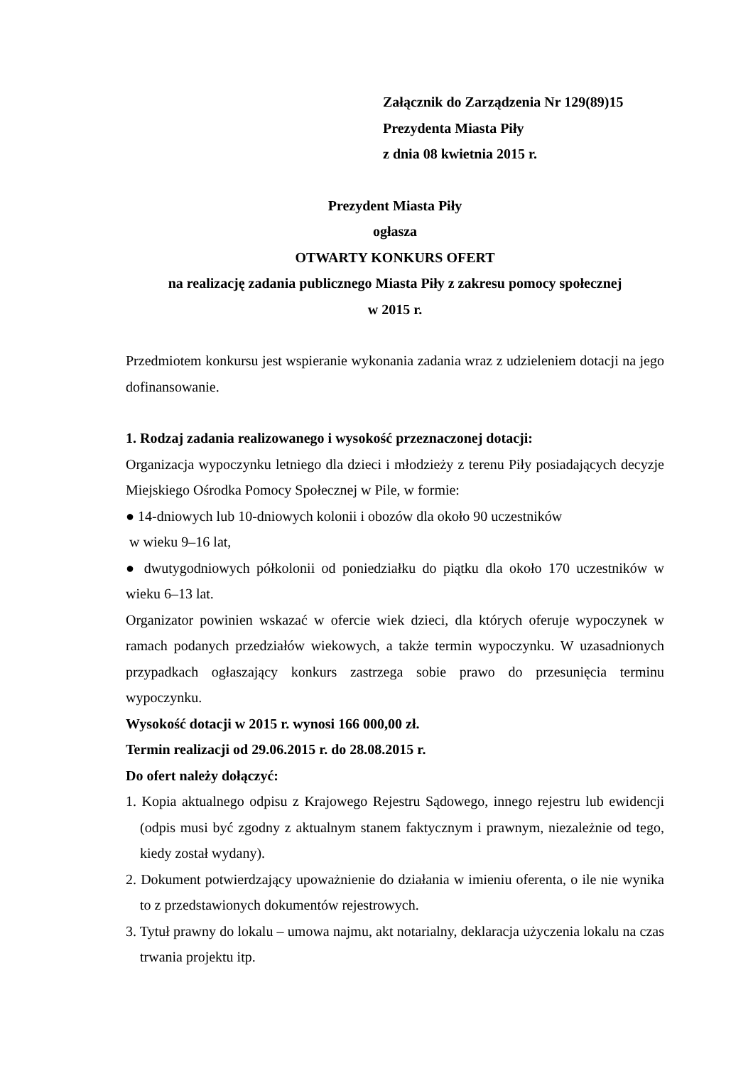Załącznik do Zarządzenia Nr 129(89)15
Prezydenta Miasta Piły
z dnia 08 kwietnia 2015 r.
Prezydent Miasta Piły
ogłasza
OTWARTY KONKURS OFERT
na realizację zadania publicznego Miasta Piły z zakresu pomocy społecznej
w 2015 r.
Przedmiotem konkursu jest wspieranie wykonania zadania wraz z udzieleniem dotacji na jego dofinansowanie.
1. Rodzaj zadania realizowanego i wysokość przeznaczonej dotacji:
Organizacja wypoczynku letniego dla dzieci i młodzieży z terenu Piły posiadających decyzje Miejskiego Ośrodka Pomocy Społecznej w Pile, w formie:
● 14-dniowych lub 10-dniowych kolonii i obozów dla około 90 uczestników
w wieku 9–16 lat,
● dwutygodniowych półkolonii od poniedziałku do piątku dla około 170 uczestników w wieku 6–13 lat.
Organizator powinien wskazać w ofercie wiek dzieci, dla których oferuje wypoczynek w ramach podanych przedziałów wiekowych, a także termin wypoczynku. W uzasadnionych przypadkach ogłaszający konkurs zastrzega sobie prawo do przesunięcia terminu wypoczynku.
Wysokość dotacji w 2015 r. wynosi 166 000,00 zł.
Termin realizacji od 29.06.2015 r. do 28.08.2015 r.
Do ofert należy dołączyć:
1. Kopia aktualnego odpisu z Krajowego Rejestru Sądowego, innego rejestru lub ewidencji (odpis musi być zgodny z aktualnym stanem faktycznym i prawnym, niezależnie od tego, kiedy został wydany).
2. Dokument potwierdzający upoważnienie do działania w imieniu oferenta, o ile nie wynika to z przedstawionych dokumentów rejestrowych.
3. Tytuł prawny do lokalu – umowa najmu, akt notarialny, deklaracja użyczenia lokalu na czas trwania projektu itp.